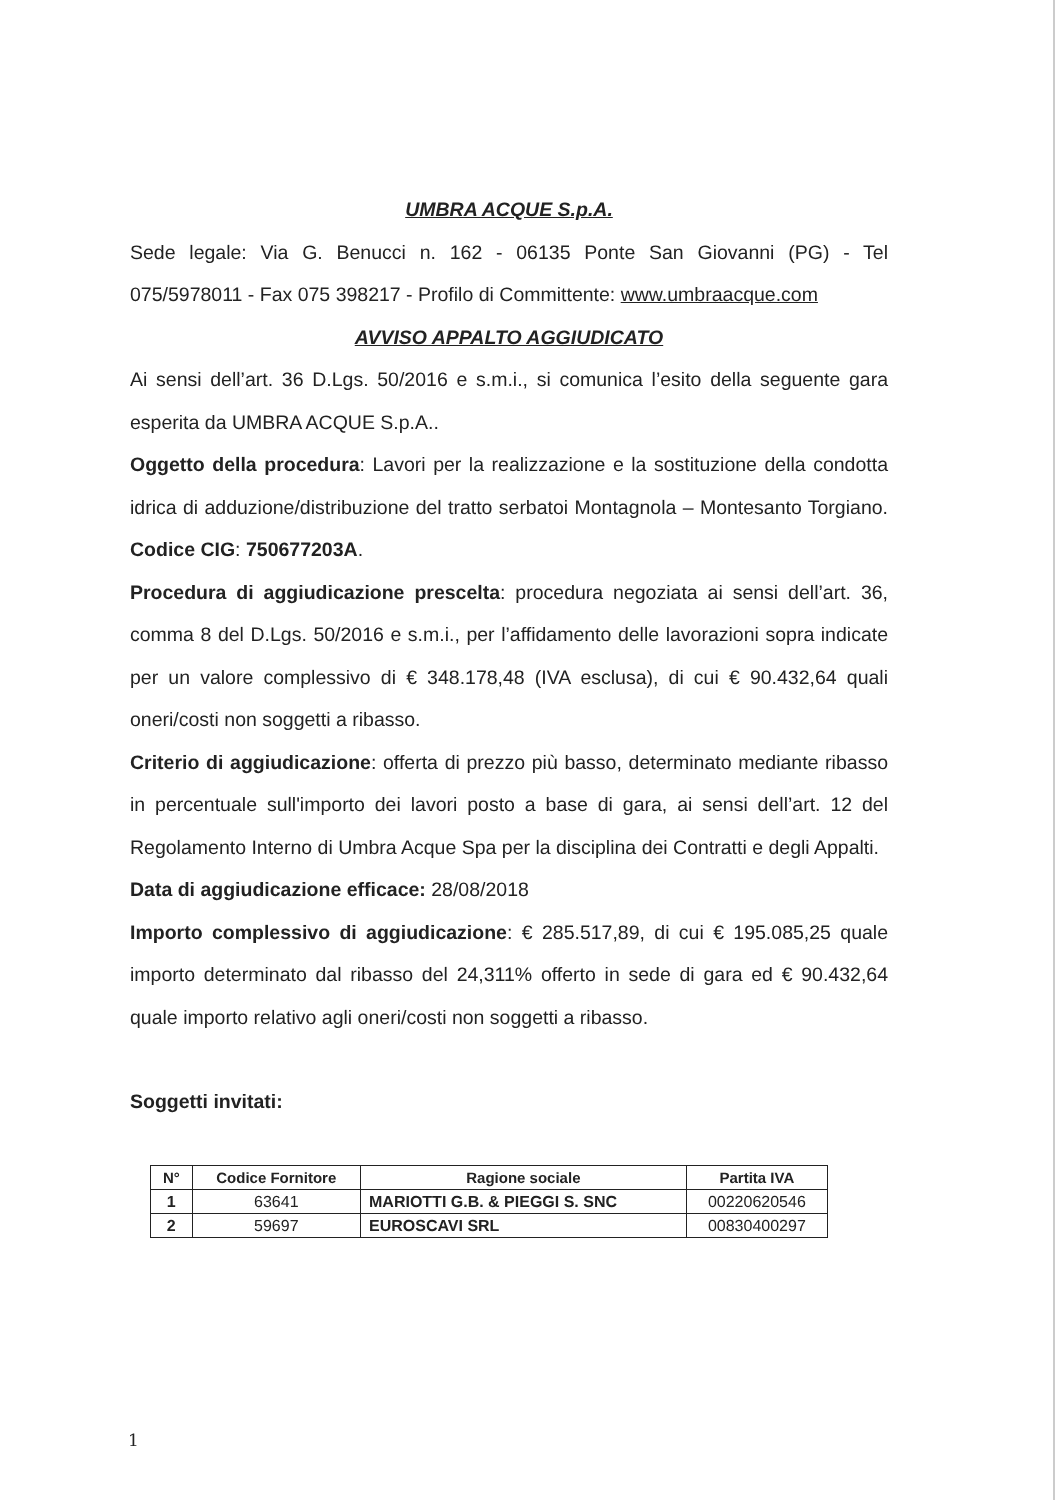UMBRA ACQUE S.p.A.
Sede legale: Via G. Benucci n. 162 - 06135 Ponte San Giovanni (PG) - Tel 075/5978011 - Fax 075 398217 - Profilo di Committente: www.umbraacque.com
AVVISO APPALTO AGGIUDICATO
Ai sensi dell’art. 36 D.Lgs. 50/2016 e s.m.i., si comunica l’esito della seguente gara esperita da UMBRA ACQUE S.p.A..
Oggetto della procedura: Lavori per la realizzazione e la sostituzione della condotta idrica di adduzione/distribuzione del tratto serbatoi Montagnola – Montesanto Torgiano. Codice CIG: 750677203A.
Procedura di aggiudicazione prescelta: procedura negoziata ai sensi dell’art. 36, comma 8 del D.Lgs. 50/2016 e s.m.i., per l’affidamento delle lavorazioni sopra indicate per un valore complessivo di € 348.178,48 (IVA esclusa), di cui € 90.432,64 quali oneri/costi non soggetti a ribasso.
Criterio di aggiudicazione: offerta di prezzo più basso, determinato mediante ribasso in percentuale sull'importo dei lavori posto a base di gara, ai sensi dell’art. 12 del Regolamento Interno di Umbra Acque Spa per la disciplina dei Contratti e degli Appalti.
Data di aggiudicazione efficace: 28/08/2018
Importo complessivo di aggiudicazione: € 285.517,89, di cui € 195.085,25 quale importo determinato dal ribasso del 24,311% offerto in sede di gara ed € 90.432,64 quale importo relativo agli oneri/costi non soggetti a ribasso.
Soggetti invitati:
| N° | Codice Fornitore | Ragione sociale | Partita IVA |
| --- | --- | --- | --- |
| 1 | 63641 | MARIOTTI G.B. & PIEGGI S. SNC | 00220620546 |
| 2 | 59697 | EUROSCAVI SRL | 00830400297 |
1